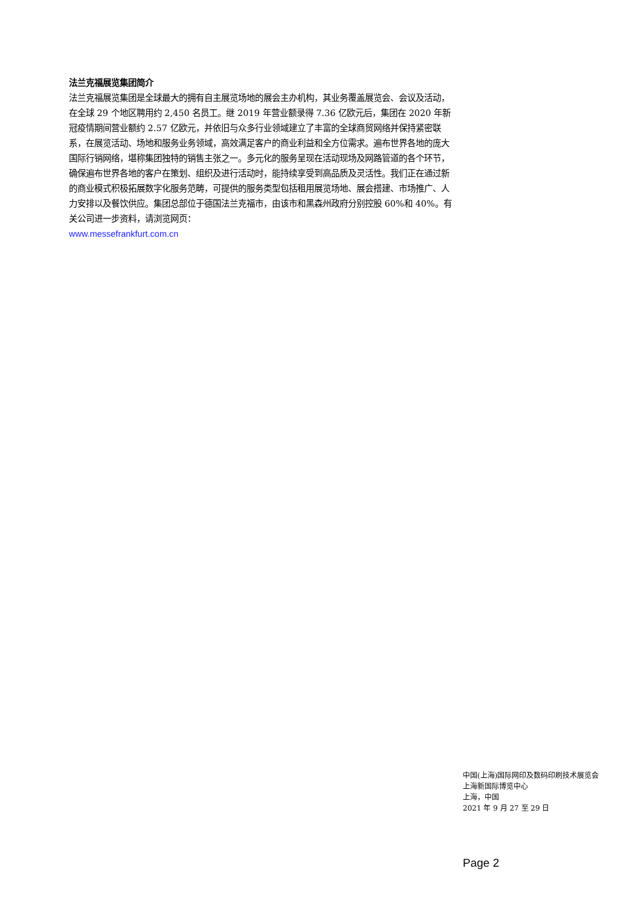法兰克福展览集团简介
法兰克福展览集团是全球最大的拥有自主展览场地的展会主办机构，其业务覆盖展览会、会议及活动，在全球 29 个地区聘用约 2,450 名员工。继 2019 年营业额录得 7.36 亿欧元后，集团在 2020 年新冠疫情期间营业额约 2.57 亿欧元，并依旧与众多行业领域建立了丰富的全球商贸网络并保持紧密联系，在展览活动、场地和服务业务领域，高效满足客户的商业利益和全方位需求。遍布世界各地的庞大国际行销网络，堪称集团独特的销售主张之一。多元化的服务呈现在活动现场及网路管道的各个环节，确保遍布世界各地的客户在策划、组织及进行活动时，能持续享受到高品质及灵活性。我们正在通过新的商业模式积极拓展数字化服务范畴，可提供的服务类型包括租用展览场地、展会搭建、市场推广、人力安排以及餐饮供应。集团总部位于德国法兰克福市，由该市和黑森州政府分别控股 60%和 40%。有关公司进一步资料，请浏览网页：
www.messefrankfurt.com.cn
中国(上海)国际网印及数码印刷技术展览会
上海新国际博览中心
上海，中国
2021 年 9 月 27 至 29 日
Page 2